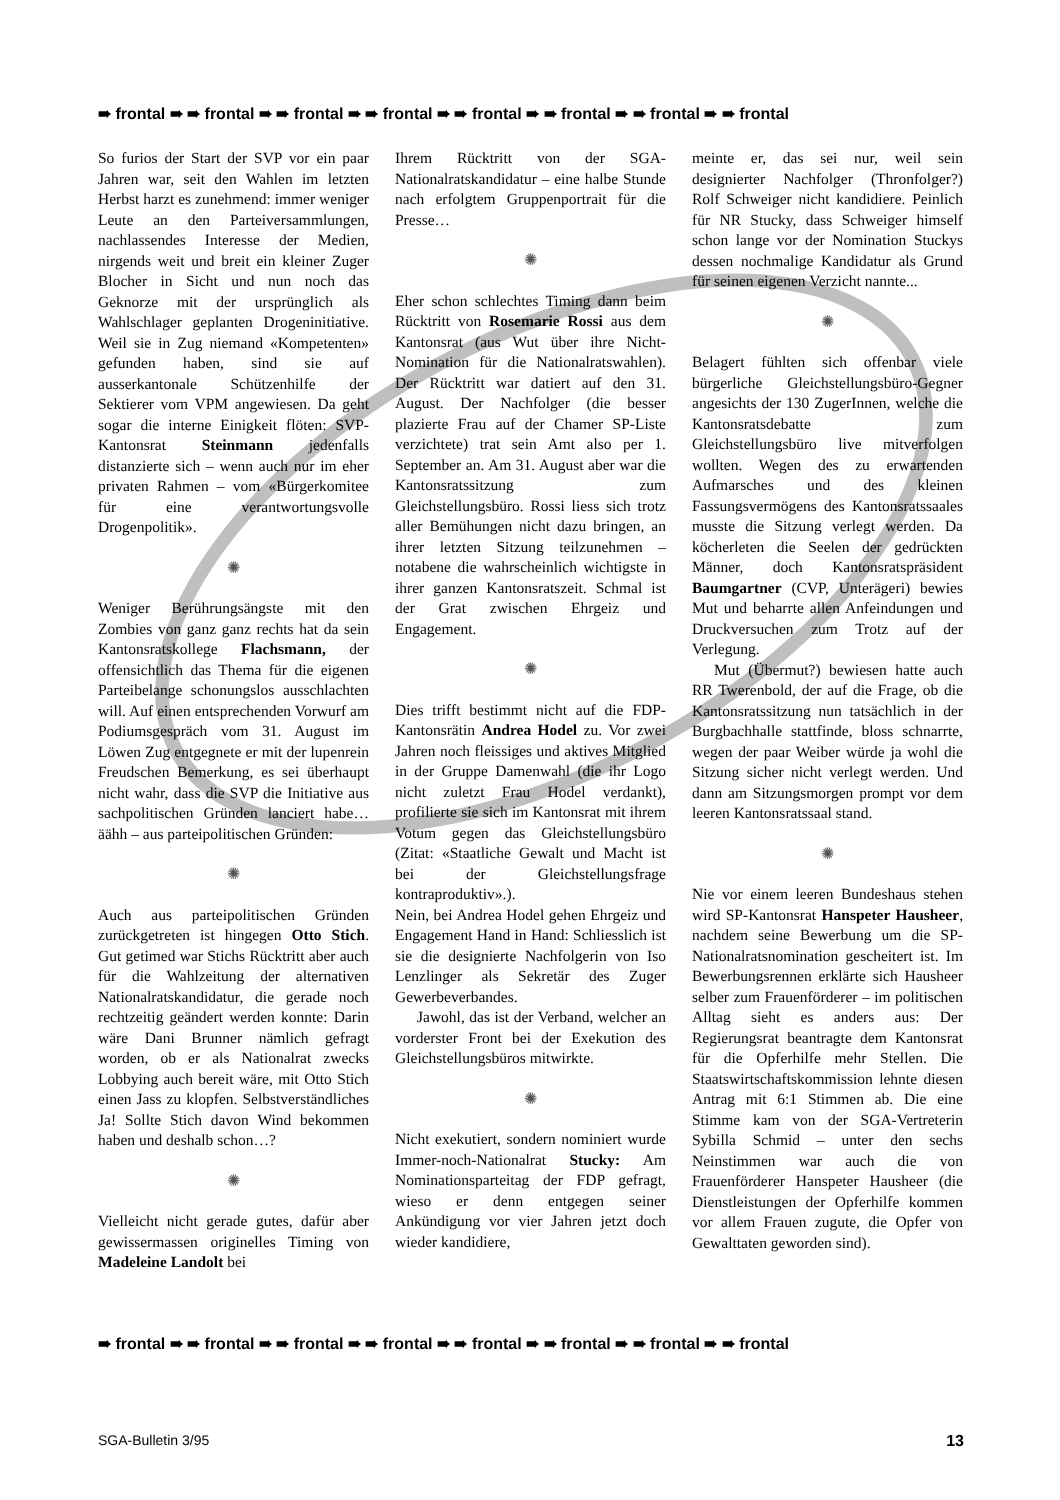➠ frontal ➠ ➠ frontal ➠ ➠ frontal ➠ ➠ frontal ➠ ➠ frontal ➠ ➠ frontal ➠ ➠ frontal ➠ ➠ frontal
So furios der Start der SVP vor ein paar Jahren war, seit den Wahlen im letzten Herbst harzt es zunehmend: immer weniger Leute an den Parteiversammlungen, nachlassendes Interesse der Medien, nirgends weit und breit ein kleiner Zuger Blocher in Sicht und nun noch das Geknorze mit der ursprünglich als Wahlschlager geplanten Drogeninitiative. Weil sie in Zug niemand «Kompetenten» gefunden haben, sind sie auf ausserkantonale Schützenhilfe der Sektierer vom VPM angewiesen. Da geht sogar die interne Einigkeit flöten: SVP-Kantonsrat Steinmann jedenfalls distanzierte sich – wenn auch nur im eher privaten Rahmen – vom «Bürgerkomitee für eine verantwortungsvolle Drogenpolitik».
✺
Weniger Berührungsängste mit den Zombies von ganz ganz rechts hat da sein Kantonsratskollege Flachsmann, der offensichtlich das Thema für die eigenen Parteibelange schonungslos ausschlachten will. Auf einen entsprechenden Vorwurf am Podiumsgespräch vom 31. August im Löwen Zug entgegnete er mit der lupenrein Freudschen Bemerkung, es sei überhaupt nicht wahr, dass die SVP die Initiative aus sachpolitischen Gründen lanciert habe… äähh – aus parteipolitischen Gründen:
✺
Auch aus parteipolitischen Gründen zurückgetreten ist hingegen Otto Stich. Gut getimed war Stichs Rücktritt aber auch für die Wahlzeitung der alternativen Nationalratskandidatur, die gerade noch rechtzeitig geändert werden konnte: Darin wäre Dani Brunner nämlich gefragt worden, ob er als Nationalrat zwecks Lobbying auch bereit wäre, mit Otto Stich einen Jass zu klopfen. Selbstverständliches Ja! Sollte Stich davon Wind bekommen haben und deshalb schon…?
✺
Vielleicht nicht gerade gutes, dafür aber gewissermassen originelles Timing von Madeleine Landolt bei
Ihrem Rücktritt von der SGA-Nationalratskandidatur – eine halbe Stunde nach erfolgtem Gruppenportrait für die Presse…
✺
Eher schon schlechtes Timing dann beim Rücktritt von Rosemarie Rossi aus dem Kantonsrat (aus Wut über ihre Nicht-Nomination für die Nationalratswahlen). Der Rücktritt war datiert auf den 31. August. Der Nachfolger (die besser plazierte Frau auf der Chamer SP-Liste verzichtete) trat sein Amt also per 1. September an. Am 31. August aber war die Kantonsratssitzung zum Gleichstellungsbüro. Rossi liess sich trotz aller Bemühungen nicht dazu bringen, an ihrer letzten Sitzung teilzunehmen – notabene die wahrscheinlich wichtigste in ihrer ganzen Kantonsratszeit. Schmal ist der Grat zwischen Ehrgeiz und Engagement.
✺
Dies trifft bestimmt nicht auf die FDP-Kantonsrätin Andrea Hodel zu. Vor zwei Jahren noch fleissiges und aktives Mitglied in der Gruppe Damenwahl (die ihr Logo nicht zuletzt Frau Hodel verdankt), profilierte sie sich im Kantonsrat mit ihrem Votum gegen das Gleichstellungsbüro (Zitat: «Staatliche Gewalt und Macht ist bei der Gleichstellungsfrage kontraproduktiv».).
Nein, bei Andrea Hodel gehen Ehrgeiz und Engagement Hand in Hand: Schliesslich ist sie die designierte Nachfolgerin von Iso Lenzlinger als Sekretär des Zuger Gewerbeverbandes.
Jawohl, das ist der Verband, welcher an vorderster Front bei der Exekution des Gleichstellungsbüros mitwirkte.
✺
Nicht exekutiert, sondern nominiert wurde Immer-noch-Nationalrat Stucky: Am Nominationsparteitag der FDP gefragt, wieso er denn entgegen seiner Ankündigung vor vier Jahren jetzt doch wieder kandidiere,
meinte er, das sei nur, weil sein designierter Nachfolger (Thronfolger?) Rolf Schweiger nicht kandidiere. Peinlich für NR Stucky, dass Schweiger himself schon lange vor der Nomination Stuckys dessen nochmalige Kandidatur als Grund für seinen eigenen Verzicht nannte...
✺
Belagert fühlten sich offenbar viele bürgerliche Gleichstellungsbüro-Gegner angesichts der 130 ZugerInnen, welche die Kantonsratsdebatte zum Gleichstellungsbüro live mitverfolgen wollten. Wegen des zu erwartenden Aufmarsches und des kleinen Fassungsvermögens des Kantonsratssaales musste die Sitzung verlegt werden. Da köcherleten die Seelen der gedrückten Männer, doch Kantonsratspräsident Baumgartner (CVP, Unterägeri) bewies Mut und beharrte allen Anfeindungen und Druckversuchen zum Trotz auf der Verlegung.
Mut (Übermut?) bewiesen hatte auch RR Twerenbold, der auf die Frage, ob die Kantonsratssitzung nun tatsächlich in der Burgbachhalle stattfinde, bloss schnarrte, wegen der paar Weiber würde ja wohl die Sitzung sicher nicht verlegt werden. Und dann am Sitzungsmorgen prompt vor dem leeren Kantonsratssaal stand.
✺
Nie vor einem leeren Bundeshaus stehen wird SP-Kantonsrat Hanspeter Hausheer, nachdem seine Bewerbung um die SP-Nationalratsnomination gescheitert ist. Im Bewerbungsrennen erklärte sich Hausheer selber zum Frauenförderer – im politischen Alltag sieht es anders aus: Der Regierungsrat beantragte dem Kantonsrat für die Opferhilfe mehr Stellen. Die Staatswirtschaftskommission lehnte diesen Antrag mit 6:1 Stimmen ab. Die eine Stimme kam von der SGA-Vertreterin Sybilla Schmid – unter den sechs Neinstimmen war auch die von Frauenförderer Hanspeter Hausheer (die Dienstleistungen der Opferhilfe kommen vor allem Frauen zugute, die Opfer von Gewalttaten geworden sind).
➠ frontal ➠ ➠ frontal ➠ ➠ frontal ➠ ➠ frontal ➠ ➠ frontal ➠ ➠ frontal ➠ ➠ frontal ➠ ➠ frontal
SGA-Bulletin 3/95 13